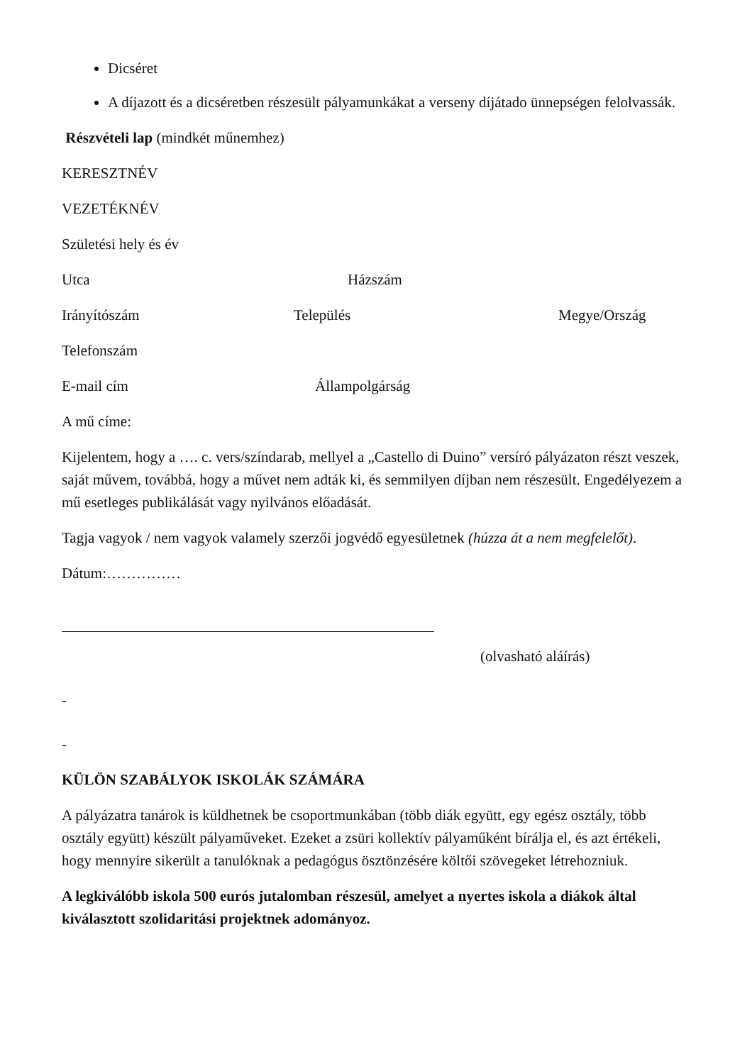Dicséret
A díjazott és a dicséretben részesült pályamunkákat a verseny díjátado ünnepségen felolvassák.
Részvételi lap (mindkét műnemhez)
KERESZTNÉV
VEZETÉKNÉV
Születési hely és év
Utca Házszám
Irányítószám Település Megye/Ország
Telefonszám
E-mail cím Állampolgárság
A mű címe:
Kijelentem, hogy a …. c. vers/színdarab, mellyel a „Castello di Duino” versíró pályázaton részt veszek, saját művem, továbbá, hogy a művet nem adták ki, és semmilyen díjban nem részesült. Engedélyezem a mű esetleges publikálását vagy nyilvános előadását.
Tagja vagyok / nem vagyok valamely szerzői jogvédő egyesületnek (húzza át a nem megfelelőt).
Dátum:……………
(olvasható aláírás)
-
-
KÜLÖN SZABÁLYOK ISKOLÁK SZÁMÁRA
A pályázatra tanárok is küldhetnek be csoportmunkában (több diák együtt, egy egész osztály, több osztály együtt) készült pályaműveket. Ezeket a zsüri kollektív pályaműként bírálja el, és azt értékeli, hogy mennyire sikerült a tanulóknak a pedagógus ösztönzésére költői szövegeket létrehozniuk.
A legkiválóbb iskola 500 eurós jutalomban részesül, amelyet a nyertes iskola a diákok által kiválasztott szolidaritási projektnek adományoz.